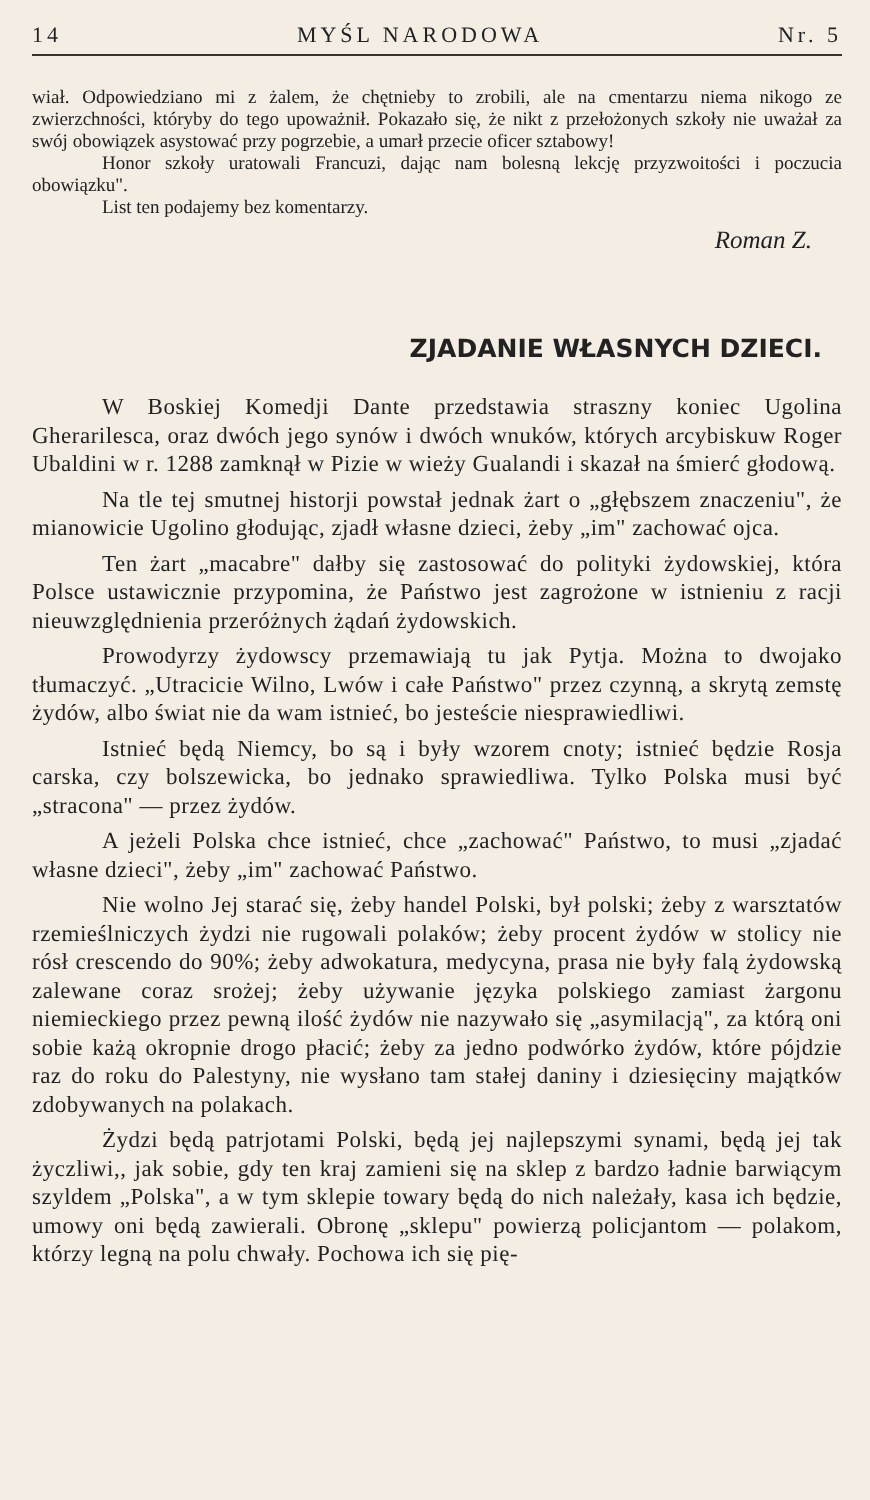14 MYŚL NARODOWA Nr. 5
wiał. Odpowiedziano mi z żalem, że chętnieby to zrobili, ale na cmentarzu niema nikogo ze zwierzchności, któryby do tego upoważnił. Pokazało się, że nikt z przełożonych szkoły nie uważał za swój obowiązek asystować przy pogrzebie, a umarł przecie oficer sztabowy!
Honor szkoły uratowali Francuzi, dając nam bolesną lekcję przyzwoitości i poczucia obowiązku".
List ten podajemy bez komentarzy.
Roman Z.
ZJADANIE WŁASNYCH DZIECI.
W Boskiej Komedji Dante przedstawia straszny koniec Ugolina Gherarilesca, oraz dwóch jego synów i dwóch wnuków, których arcybiskuw Roger Ubaldini w r. 1288 zamknął w Pizie w wieży Gualandi i skazał na śmierć głodową.
Na tle tej smutnej historji powstał jednak żart o „głębszem znaczeniu", że mianowicie Ugolino głodując, zjadł własne dzieci, żeby „im" zachować ojca.
Ten żart „macabre" dałby się zastosować do polityki żydowskiej, która Polsce ustawicznie przypomina, że Państwo jest zagrożone w istnieniu z racji nieuwzględnienia przeróżnych żądań żydowskich.
Prowodyrzy żydowscy przemawiają tu jak Pytja. Można to dwojako tłumaczyć. „Utracicie Wilno, Lwów i całe Państwo" przez czynną, a skrytą zemstę żydów, albo świat nie da wam istnieć, bo jesteście niesprawiedliwi.
Istnieć będą Niemcy, bo są i były wzorem cnoty; istnieć będzie Rosja carska, czy bolszewicka, bo jednako sprawiedliwa. Tylko Polska musi być „stracona" — przez żydów.
A jeżeli Polska chce istnieć, chce „zachować" Państwo, to musi „zjadać własne dzieci", żeby „im" zachować Państwo.
Nie wolno Jej starać się, żeby handel Polski, był polski; żeby z warsztatów rzemieślniczych żydzi nie rugowali polaków; żeby procent żydów w stolicy nie rósł crescendo do 90%; żeby adwokatura, medycyna, prasa nie były falą żydowską zalewane coraz srożej; żeby używanie języka polskiego zamiast żargonu niemieckiego przez pewną ilość żydów nie nazywało się „asymilacją", za którą oni sobie każą okropnie drogo płacić; żeby za jedno podwórko żydów, które pójdzie raz do roku do Palestyny, nie wysłano tam stałej daniny i dziesięciny majątków zdobywanych na polakach.
Żydzi będą patrjotami Polski, będą jej najlepszymi synami, będą jej tak życzliwi,, jak sobie, gdy ten kraj zamieni się na sklep z bardzo ładnie barwiącym szyldem „Polska", a w tym sklepie towary będą do nich należały, kasa ich będzie, umowy oni będą zawierali. Obronę „sklepu" powierzą policjantom — polakom, którzy legną na polu chwały. Pochowa ich się pię-